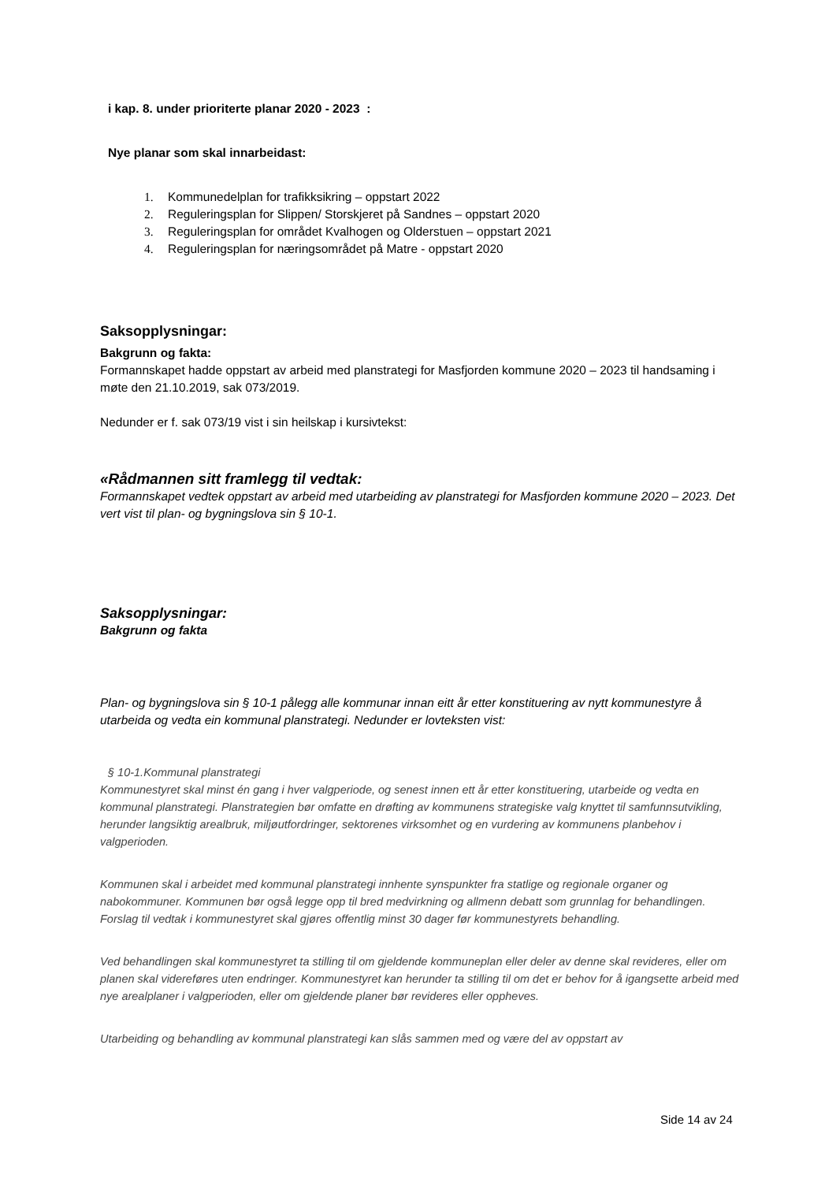i kap. 8. under prioriterte planar 2020 - 2023 :
Nye planar som skal innarbeidast:
1. Kommunedelplan for trafikksikring – oppstart 2022
2. Reguleringsplan for Slippen/ Storskjeret på Sandnes – oppstart 2020
3. Reguleringsplan for området Kvalhogen og Olderstuen – oppstart 2021
4. Reguleringsplan for næringsområdet på Matre - oppstart 2020
Saksopplysningar:
Bakgrunn og fakta:
Formannskapet hadde oppstart av arbeid med planstrategi for Masfjorden kommune 2020 – 2023 til handsaming i møte den 21.10.2019, sak 073/2019.
Nedunder er f. sak 073/19 vist i sin heilskap i kursivtekst:
«Rådmannen sitt framlegg til vedtak:
Formannskapet vedtek oppstart av arbeid med utarbeiding av planstrategi for Masfjorden kommune 2020 – 2023. Det vert vist til plan- og bygningslova sin § 10-1.
Saksopplysningar:
Bakgrunn og fakta
Plan- og bygningslova sin § 10-1 pålegg alle kommunar innan eitt år etter konstituering av nytt kommunestyre å utarbeida og vedta ein kommunal planstrategi. Nedunder er lovteksten vist:
§ 10-1.Kommunal planstrategi
Kommunestyret skal minst én gang i hver valgperiode, og senest innen ett år etter konstituering, utarbeide og vedta en kommunal planstrategi. Planstrategien bør omfatte en drøfting av kommunens strategiske valg knyttet til samfunnsutvikling, herunder langsiktig arealbruk, miljøutfordringer, sektorenes virksomhet og en vurdering av kommunens planbehov i valgperioden.
Kommunen skal i arbeidet med kommunal planstrategi innhente synspunkter fra statlige og regionale organer og nabokommuner. Kommunen bør også legge opp til bred medvirkning og allmenn debatt som grunnlag for behandlingen. Forslag til vedtak i kommunestyret skal gjøres offentlig minst 30 dager før kommunestyrets behandling.
Ved behandlingen skal kommunestyret ta stilling til om gjeldende kommuneplan eller deler av denne skal revideres, eller om planen skal videreføres uten endringer. Kommunestyret kan herunder ta stilling til om det er behov for å igangsette arbeid med nye arealplaner i valgperioden, eller om gjeldende planer bør revideres eller oppheves.
Utarbeiding og behandling av kommunal planstrategi kan slås sammen med og være del av oppstart av
Side 14 av 24